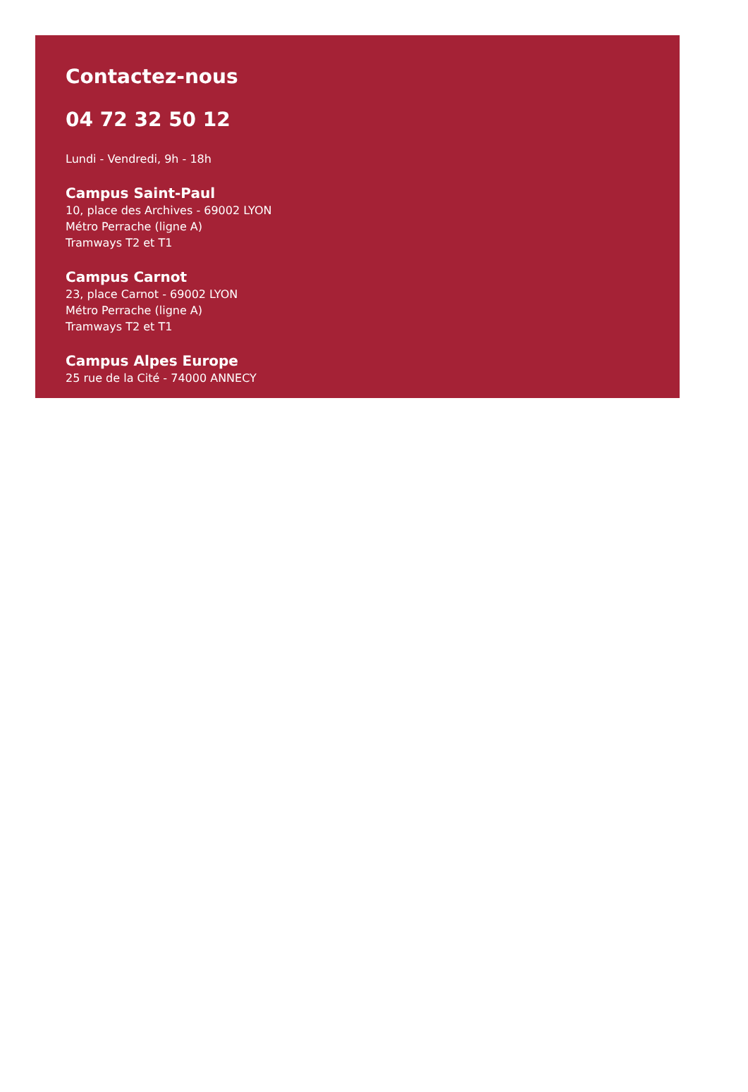Contactez-nous
04 72 32 50 12
Lundi - Vendredi, 9h - 18h
Campus Saint-Paul
10, place des Archives - 69002 LYON
Métro Perrache (ligne A)
Tramways T2 et T1
Campus Carnot
23, place Carnot - 69002 LYON
Métro Perrache (ligne A)
Tramways T2 et T1
Campus Alpes Europe
25 rue de la Cité - 74000 ANNECY